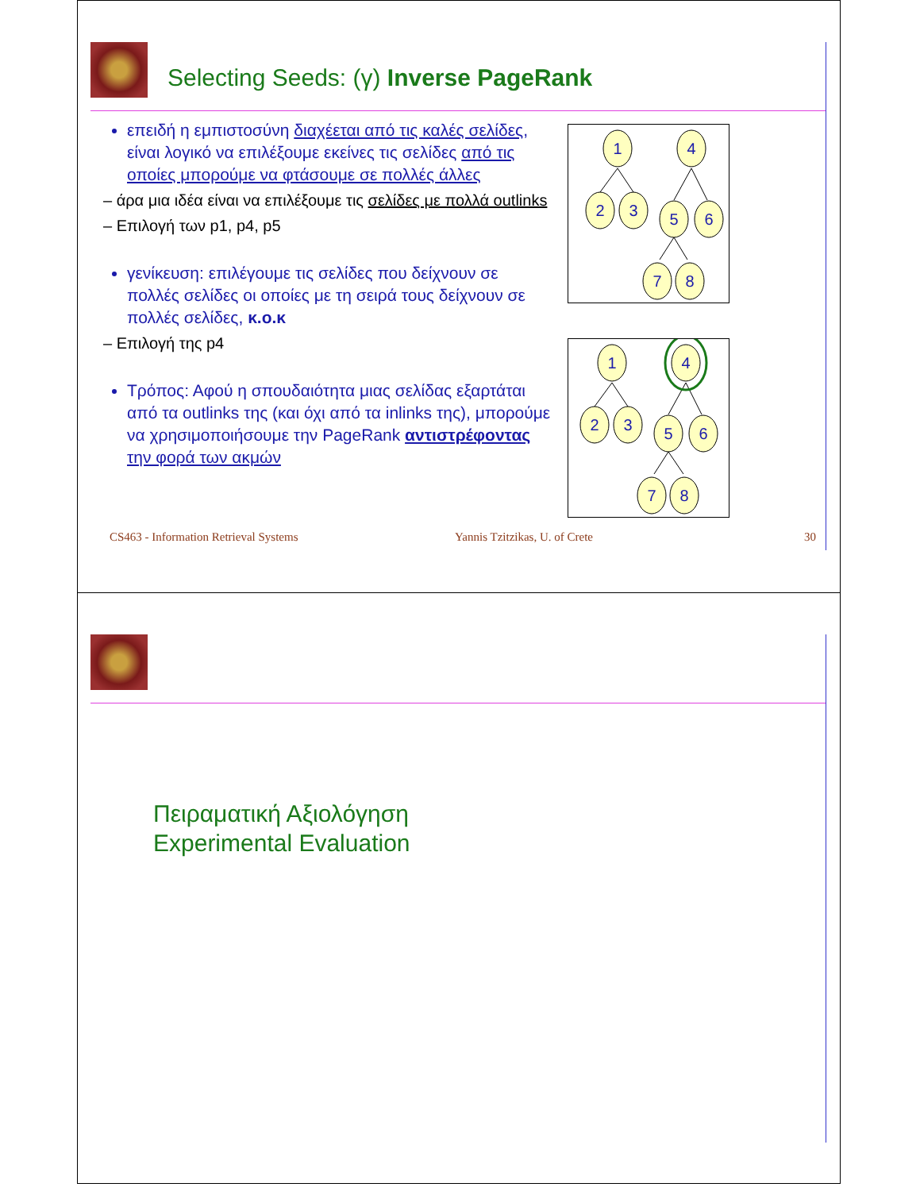Selecting Seeds: (γ) Inverse PageRank
επειδή η εμπιστοσύνη διαχέεται από τις καλές σελίδες, είναι λογικό να επιλέξουμε εκείνες τις σελίδες από τις οποίες μπορούμε να φτάσουμε σε πολλές άλλες
– άρα μια ιδέα είναι να επιλέξουμε τις σελίδες με πολλά outlinks
– Επιλογή των p1, p4, p5
γενίκευση: επιλέγουμε τις σελίδες που δείχνουν σε πολλές σελίδες οι οποίες με τη σειρά τους δείχνουν σε πολλές σελίδες, κ.ο.κ
– Επιλογή της p4
Τρόπος: Αφού η σπουδαιότητα μιας σελίδας εξαρτάται από τα outlinks της (και όχι από τα inlinks της), μπορούμε να χρησιμοποιήσουμε την PageRank αντιστρέφοντας την φορά των ακμών
1
4
2
3
5
6
7
8
1
4
2
3
5
6
7
8
CS463 - Information Retrieval Systems Yannis Tzitzikas, U. of Crete 30
Πειραματική Αξιολόγηση
Experimental Evaluation